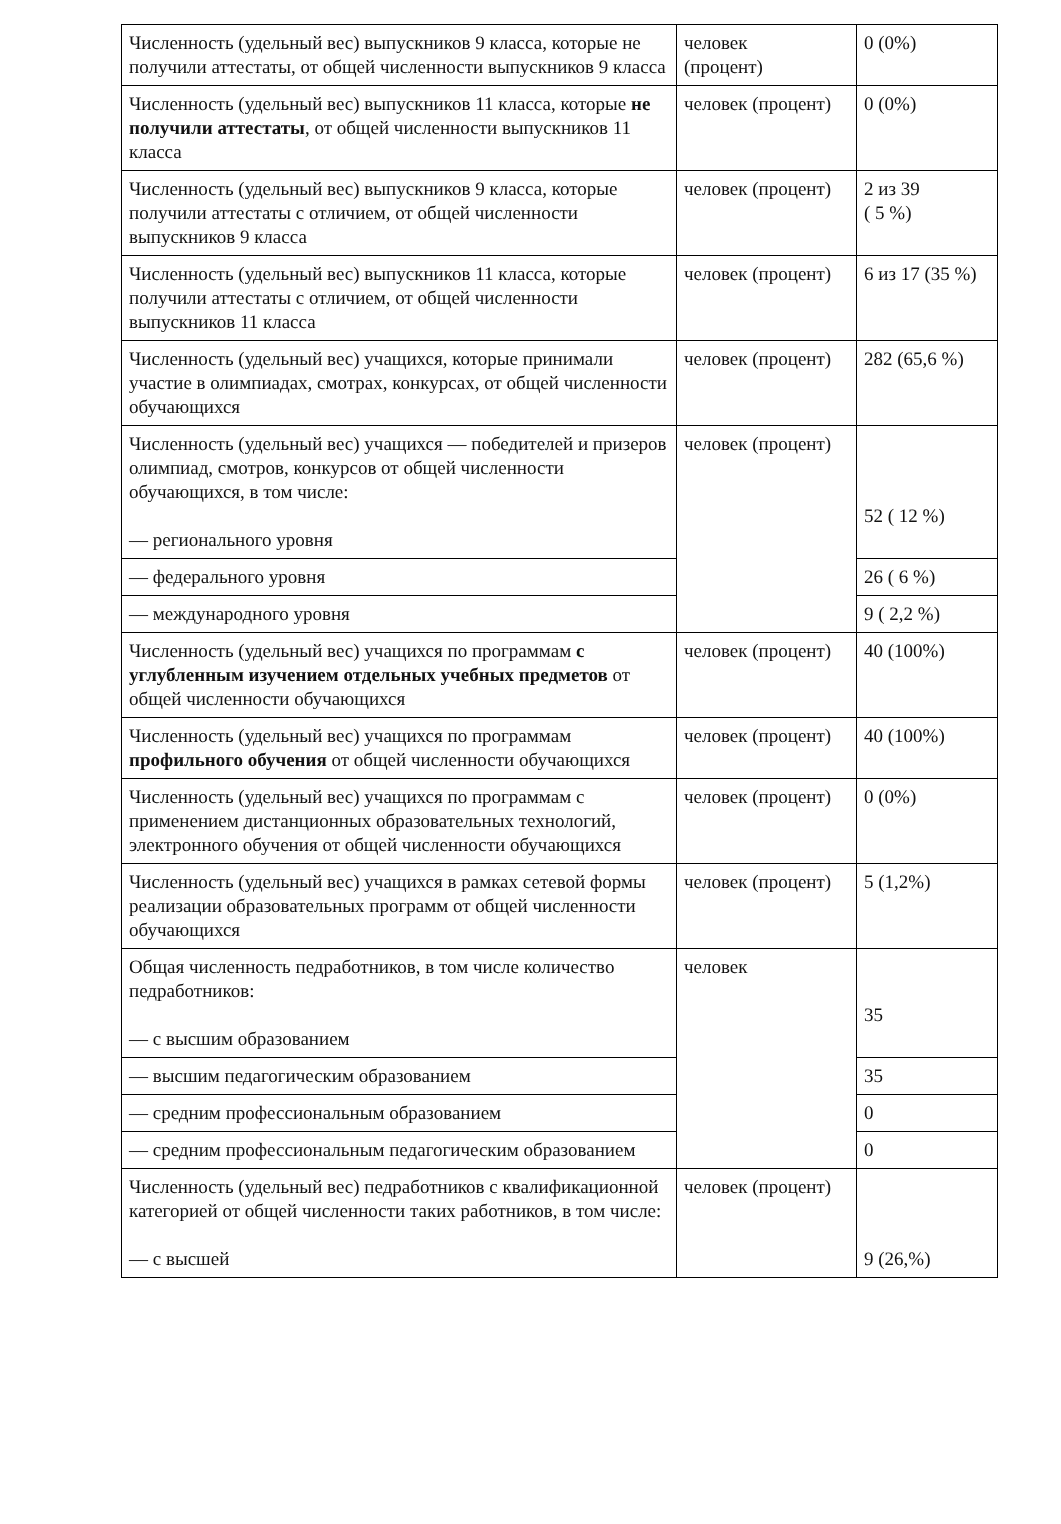| Численность (удельный вес) выпускников 9 класса, которые не получили аттестаты, от общей численности выпускников 9 класса | человек (процент) | 0 (0%) |
| Численность (удельный вес) выпускников 11 класса, которые не получили аттестаты , от общей численности выпускников 11 класса | человек (процент) | 0 (0%) |
| Численность (удельный вес) выпускников 9 класса, которые получили аттестаты с отличием, от общей численности выпускников 9 класса | человек (процент) | 2 из 39 ( 5 %) |
| Численность (удельный вес) выпускников 11 класса, которые получили аттестаты с отличием, от общей численности выпускников 11 класса | человек (процент) | 6 из 17 (35 %) |
| Численность (удельный вес) учащихся, которые принимали участие в олимпиадах, смотрах, конкурсах, от общей численности обучающихся | человек (процент) | 282 (65,6 %) |
| Численность (удельный вес) учащихся — победителей и призеров олимпиад, смотров, конкурсов от общей численности обучающихся, в том числе: — регионального уровня | человек (процент) | 52 ( 12 %) |
| — федерального уровня | | 26 ( 6 %) |
| — международного уровня | | 9 ( 2,2 %) |
| Численность (удельный вес) учащихся по программам с углубленным изучением отдельных учебных предметов от общей численности обучающихся | человек (процент) | 40 (100%) |
| Численность (удельный вес) учащихся по программам профильного обучения от общей численности обучающихся | человек (процент) | 40 (100%) |
| Численность (удельный вес) учащихся по программам с применением дистанционных образовательных технологий, электронного обучения от общей численности обучающихся | человек (процент) | 0 (0%) |
| Численность (удельный вес) учащихся в рамках сетевой формы реализации образовательных программ от общей численности обучающихся | человек (процент) | 5 (1,2%) |
| Общая численность педработников, в том числе количество педработников: — с высшим образованием | человек | 35 |
| — высшим педагогическим образованием | | 35 |
| — средним профессиональным образованием | | 0 |
| — средним профессиональным педагогическим образованием | | 0 |
| Численность (удельный вес) педработников с квалификационной категорией от общей численности таких работников, в том числе: — с высшей | человек (процент) | 9 (26,%) |